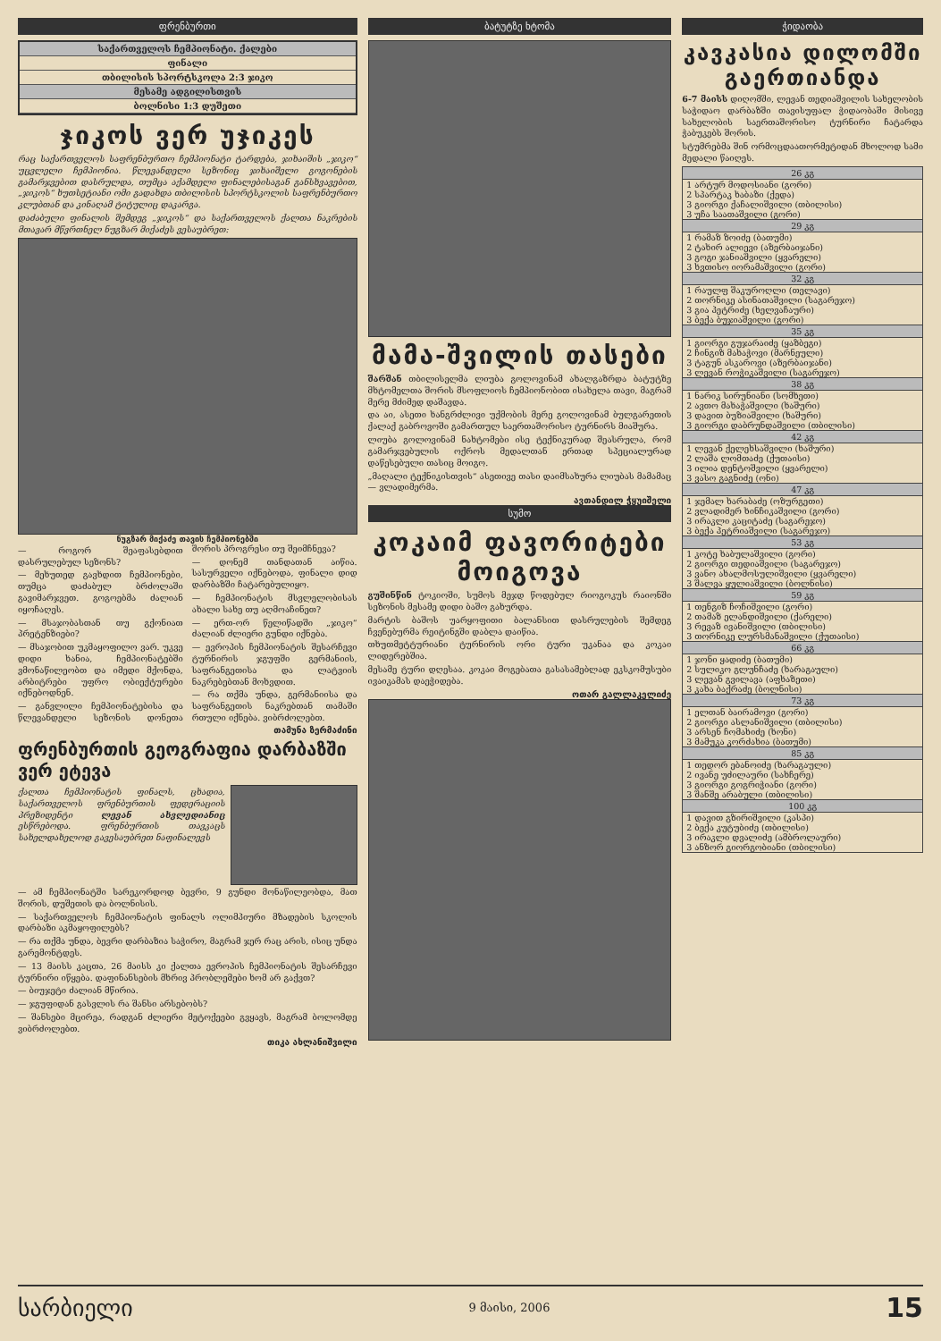ფრენბურთი
საქართველოს ჩემპიონატი. ქალები
ფინალი
თბილისის სპორტსკოლა 2:3 ჯიკო
მესამე ადგილისთვის
ბოლნისი 1:3 დუშეთი
ჯიკოს ვერ უჯიკეს
რაც საქართველოს საფრენბურთო ჩემპიონატი ტარდება, ჯიხაიშის „ჯიკო“ უცვლელი ჩემპიონია. წლევანდელი სეზონიც ჯიხაიშელი გოგონების გამარჯვებით დასრულდა, თუმცა აქამდელი ფინალებისაგან განსხვავებით, „ჯიკოს“ ხუთსეტიანი ომი გადახდა თბილისის სპორტსკოლის საფრენბურთო კლუბთან და კინაღამ ტიტულიც დაკარგა.
დაძაბული ფინალის შემდეგ „ჯიკოს“ და საქართველოს ქალთა ნაკრების მთავარ მწვრთნელ ნუგზარ მიქაძეს ვესაუბრეთ:
ნუგზარ მიქაძე თავის ჩემპიონებში
— როგორ შეაფასებდით დასრულებულ სეზონს?
— მეხუთედ გავხდით ჩემპიონები, თუმცა დაძაბულ ბრძოლაში გავიმარჯვეთ. გოგოებმა ძალიან იყოჩაღეს.
— მსაჯობასთან თუ გქონიათ პრეტენზიები?
— მსაჯობით უკმაყოფილო ვარ. უკვე დიდი ხანია, ჩემპიონატებში ვმონაწილეობთ და იმედი მქონდა, არბიტრები უფრო ობიექტურები იქნებოდნენ.
— განვლილი ჩემპიონატებისა და წლევანდელი სეზონის დონეთა შორის პროგრესი თუ შეიმჩნევა?
— დონემ თანდათან აიწია. სასურველი იქნებოდა, ფინალი დიდ დარბაზში ჩატარებულიყო.
— ჩემპიონატის მსვლელობისას ახალი სახე თუ აღმოაჩინეთ?
— ერთ-ორ წელიწადში „ჯიკო“ ძალიან ძლიერი გუნდი იქნება.
— ევროპის ჩემპიონატის შესარჩევი ტურნირის ჯგუფში გერმანიის, საფრანგეთისა და ლატვიის ნაკრებებთან მოხვდით.
— რა თქმა უნდა, გერმანიისა და საფრანგეთის ნაკრებთან თამაში რთული იქნება. ვიბრძოლებთ.
თამუნა ზერმაძინი
ფრენბურთის გეოგრაფია დარბაზში ვერ ეტევა
ქალთა ჩემპიონატის ფინალს, ცხადია, საქართველოს ფრენბურთის ფედერაციის პრეზიდენტი ლევან ახვლედიანიც ესწრებოდა. ფრენბურთის თავკაცს სახელდახელოდ გავესაუბრეთ ნაფინალევს
— ამ ჩემპიონატში სარეკორდოდ ბევრი, 9 გუნდი მონაწილეობდა, მათ შორის, დუშეთის და ბოლნისის.
— საქართველოს ჩემპიონატის ფინალს ოლიმპიური მზადების სკოლის დარბაზი აკმაყოფილებს?
— რა თქმა უნდა, ბევრი დარბაზია საჭირო, მაგრამ ჯერ რაც არის, ისიც უნდა გარემონტდეს.
— 13 მაისს კაცთა, 26 მაისს კი ქალთა ევროპის ჩემპიონატის შესარჩევი ტურნირი იწყება. დაფინანსების მხრივ პრობლემები ხომ არ გაქვთ?
— ბიუჯეტი ძალიან მწირია.
— ჯგუფიდან გასვლის რა შანსი არსებობს?
— შანსები მცირეა, რადგან ძლიერი მეტოქეები გვყავს, მაგრამ ბოლომდე ვიბრძოლებთ.
თიკა ახლანიშვილი
ბატუტზე ხტომა
მამა-შვილის თასები
შარშან თბილისელმა ლიუბა გოლოვინამ ახალგაზრდა ბატუტზე მხტომელთა შორის მსოფლიოს ჩემპიონობით ისახელა თავი, მაგრამ მერე მძიმედ დაშავდა.
და აი, ასეთი ხანგრძლივი უქმობის მერე გოლოვინამ ბულგარეთის ქალაქ გაბროვოში გამართულ საერთაშორისო ტურნირს მიაშურა.
ლიუბა გოლოვინამ ნახტომები ისე ტექნიკურად შეასრულა, რომ გამარჯვებულის ოქროს მედალთან ერთად სპეციალურად დაწესებული თასიც მოიგო.
„მაღალი ტექნიკისთვის“ ასეთივე თასი დაიმსახურა ლიუბას მამამაც — ვლადიმერმა.
ავთანდილ ჭყუიშელი
სუმო
კოკაიმ ფავორიტები მოიგოვა
გუშინწინ ტოკიოში, სუმოს მეჯდ წოდებულ რიოგოკუს რაიონში სეზონის მესამე დიდი ბაშო გახურდა.
მარტის ბაშოს უარყოფითი ბალანსით დასრულების შემდეგ ჩვენებურმა რეიტინგში დაბლა დაიწია.
თხუთმეტტურიანი ტურნირის ორი ტური უკანაა და კოკაი ლიდერებშია.
მესამე ტური დღესაა. კოკაი მოგებათა გასასამებლად ეკსკომუსუბი ივაიკამას დაეჭიდება.
ოთარ გალლაკელიძე
ჭიდაობა
კავკასია დილომში გაერთიანდა
6-7 მაისს დიღომში, ლევან თედიაშვილის სახელობის საჭიდაო დარბაზში თავისუფალ ჭიდაობაში მისივე სახელობის საერთაშორისო ტურნირი ჩატარდა ჭაბუკებს შორის.
სტუმრებმა შინ ორმოცდაათორმეტიდან მხოლოდ სამი მედალი წაიღეს.
| 26 კგ |
| --- |
| 1 არტურ მოდოსიანი (გორი) 2 სპარტაკ ხაბაზი (ქედა) 3 გიორგი ქაჩალიშვილი (თბილისი) 3 უჩა საათაშვილი (გორი) |
| 29 კგ |
| 1 რამაზ ზოიძე (ბათუმი) 2 ტახირ ალიევი (აზერბაიჯანი) 3 გოგი ჯანიაშვილი (ყვარელი) 3 ხვთისო იორამაშვილი (გორი) |
| 32 კგ |
| 1 რაულფ შაკუროღლი (თელავი) 2 თორნიკე ასინათაშვილი (საგარეჯო) 3 გია პეტრიძე (ხელვაჩაური) 3 ბექა ბუჯიაშვილი (გორი) |
| 35 კგ |
| 1 გიორგი გუჯარაიძე (ყაზბეგი) 2 ჩინგიზ მახაჭოვი (მარნეული) 3 ტაგუნ ასკაროვი (აზერბაიჯანი) 3 ლევან როჭიკაშვილი (საგარეჯო) |
| 38 კგ |
| 1 ნარიკ სირუნიანი (სომხეთი) 2 ავთო მახაჭაშვილი (ხაშური) 3 დავით ბუზიაშვილი (ხაშური) 3 გიორგი დაბრუნდაშვილი (თბილისი) |
| 42 კგ |
| 1 ლევან ქელეხსაშვილი (ხაშური) 2 ლაშა ლომთაძე (ქუთაისი) 3 ილია დენტოშვილი (ყვარელი) 3 ვასო გაგნიძე (ონი) |
| 47 კგ |
| 1 ჯემალ ხარაბაძე (ოზურგეთი) 2 ვლადიმერ ხინჩიკაშვილი (გორი) 3 ირაკლი კაციტაძე (საგარეჯო) 3 ბექა პეტრიაშვილი (საგარეჯო) |
| 53 კგ |
| 1 კოტე ხაბულაშვილი (გორი) 2 გიორგი თედიაშვილი (საგარეჯო) 3 ვანო ახალმოსულიშვილი (ყვარელი) 3 შალვა ყულიაშვილი (ბოლნისი) |
| 59 კგ |
| 1 თენგიზ ჩოჩიშვილი (გორი) 2 თამაზ ელანდიშვილი (ქარელი) 3 რევაზ ივანიშვილი (თბილისი) 3 თორნიკე ლურსმანაშვილი (ქუთაისი) |
| 66 კგ |
| 1 ჯონი ყადიძე (ბათუმი) 2 სულიკო გლუნჩაძე (ხარაგაული) 3 ლევან გვილავა (აფხაზეთი) 3 კახა ბაქრაძე (ბოლნისი) |
| 73 კგ |
| 1 ელთან ბაირამოვი (გორი) 2 გიორგი ასლანიშვილი (თბილისი) 3 არსენ ჩომახიძე (ხონი) 3 მამუკა კორძახია (ბათუმი) |
| 85 კგ |
| 1 თედორ ებანოიძე (ხარაგაული) 2 ივანე უძილაური (სახჩერე) 3 გიორგი გოგრიჭიანი (გორი) 3 შანშე არაბული (თბილისი) |
| 100 კგ |
| 1 დავით გზირიშვილი (კასპი) 2 ბექა კუტუბიძე (თბილისი) 3 ირაკლი დვალიძე (ამბროლაური) 3 ანზორ გიორგობიანი (თბილისი) |
სარბიელი 9 მაისი, 2006 15